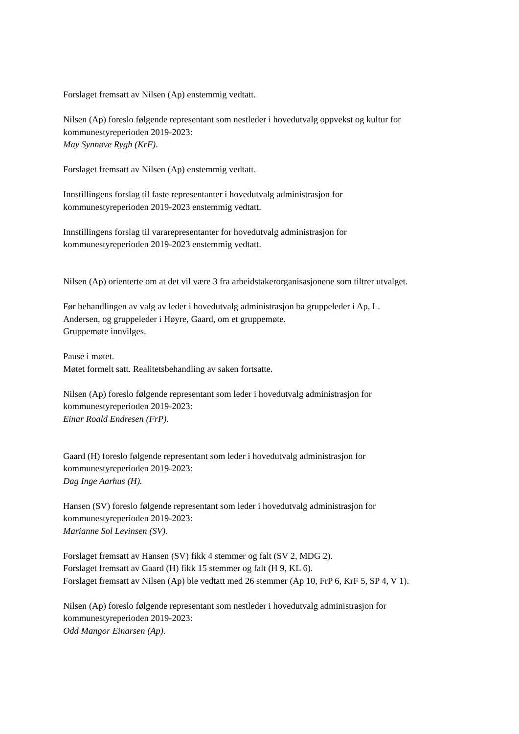Forslaget fremsatt av Nilsen (Ap) enstemmig vedtatt.
Nilsen (Ap) foreslo følgende representant som nestleder i hovedutvalg oppvekst og kultur for
kommunestyreperioden 2019-2023:
May Synnøve Rygh (KrF).
Forslaget fremsatt av Nilsen (Ap) enstemmig vedtatt.
Innstillingens forslag til faste representanter i hovedutvalg administrasjon for
kommunestyreperioden 2019-2023 enstemmig vedtatt.
Innstillingens forslag til vararepresentanter for hovedutvalg administrasjon for
kommunestyreperioden 2019-2023 enstemmig vedtatt.
Nilsen (Ap) orienterte om at det vil være 3 fra arbeidstakerorganisasjonene som tiltrer utvalget.
Før behandlingen av valg av leder i hovedutvalg administrasjon ba gruppeleder i Ap, L.
Andersen, og gruppeleder i Høyre, Gaard, om et gruppemøte.
Gruppemøte innvilges.
Pause i møtet.
Møtet formelt satt. Realitetsbehandling av saken fortsatte.
Nilsen (Ap) foreslo følgende representant som leder i hovedutvalg administrasjon for
kommunestyreperioden 2019-2023:
Einar Roald Endresen (FrP).
Gaard (H) foreslo følgende representant som leder i hovedutvalg administrasjon for
kommunestyreperioden 2019-2023:
Dag Inge Aarhus (H).
Hansen (SV) foreslo følgende representant som leder i hovedutvalg administrasjon for
kommunestyreperioden 2019-2023:
Marianne Sol Levinsen (SV).
Forslaget fremsatt av Hansen (SV) fikk 4 stemmer og falt (SV 2, MDG 2).
Forslaget fremsatt av Gaard (H) fikk 15 stemmer og falt (H 9, KL 6).
Forslaget fremsatt av Nilsen (Ap) ble vedtatt med 26 stemmer (Ap 10, FrP 6, KrF 5, SP 4, V 1).
Nilsen (Ap) foreslo følgende representant som nestleder i hovedutvalg administrasjon for
kommunestyreperioden 2019-2023:
Odd Mangor Einarsen (Ap).